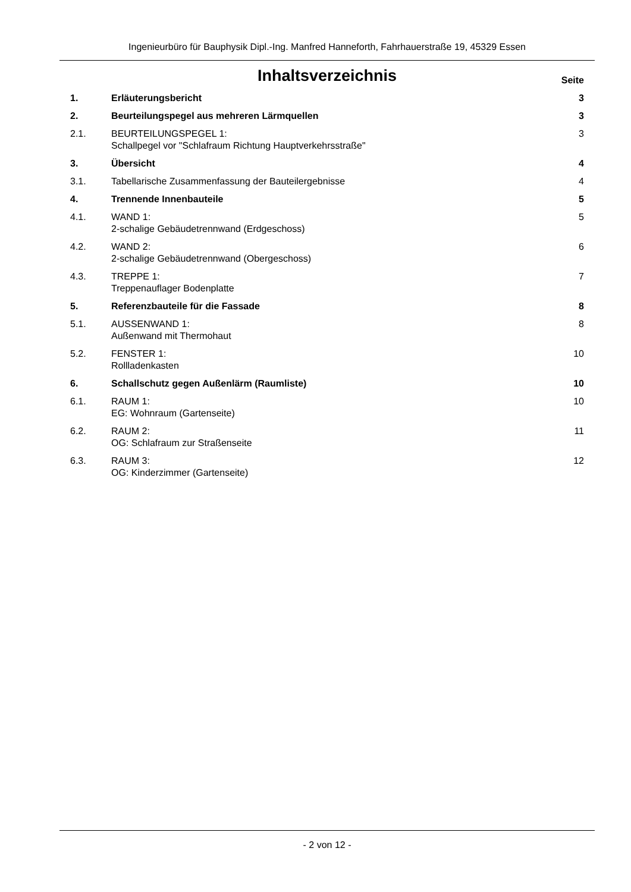Ingenieurbüro für Bauphysik Dipl.-Ing. Manfred Hanneforth, Fahrhauerstraße 19, 45329 Essen
Inhaltsverzeichnis Seite
| 1. | Erläuterungsbericht | 3 |
| 2. | Beurteilungspegel aus mehreren Lärmquellen | 3 |
| 2.1. | BEURTEILUNGSPEGEL 1: Schallpegel vor "Schlafraum Richtung Hauptverkehrsstraße" | 3 |
| 3. | Übersicht | 4 |
| 3.1. | Tabellarische Zusammenfassung der Bauteilergebnisse | 4 |
| 4. | Trennende Innenbauteile | 5 |
| 4.1. | WAND 1: 2-schalige Gebäudetrennwand (Erdgeschoss) | 5 |
| 4.2. | WAND 2: 2-schalige Gebäudetrennwand (Obergeschoss) | 6 |
| 4.3. | TREPPE 1: Treppenauflager Bodenplatte | 7 |
| 5. | Referenzbauteile für die Fassade | 8 |
| 5.1. | AUSSENWAND 1: Außenwand mit Thermohaut | 8 |
| 5.2. | FENSTER 1: Rollladenkasten | 10 |
| 6. | Schallschutz gegen Außenlärm (Raumliste) | 10 |
| 6.1. | RAUM 1: EG: Wohnraum (Gartenseite) | 10 |
| 6.2. | RAUM 2: OG: Schlafraum zur Straßenseite | 11 |
| 6.3. | RAUM 3: OG: Kinderzimmer (Gartenseite) | 12 |
- 2 von 12 -